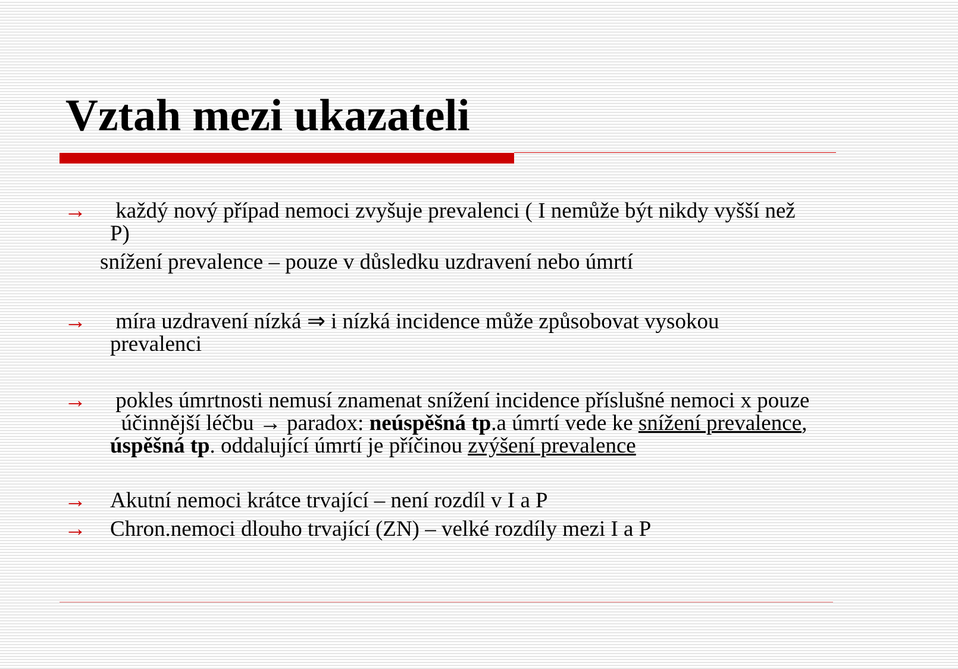Vztah mezi ukazateli
→ každý nový případ nemoci zvyšuje prevalenci ( I nemůže být nikdy vyšší než P)
snížení prevalence – pouze v důsledku uzdravení nebo úmrtí
→ míra uzdravení nízká ⇒ i nízká incidence může způsobovat vysokou prevalenci
→ pokles úmrtnosti nemusí znamenat snížení incidence příslušné nemoci x pouze účinnější léčbu → paradox: neúspěšná tp.a úmrtí vede ke snížení prevalence, úspěšná tp. oddalující úmrtí je příčinou zvýšení prevalence
→ Akutní nemoci krátce trvající – není rozdíl v I a P
→ Chron.nemoci dlouho trvající (ZN) – velké rozdíly mezi I a P